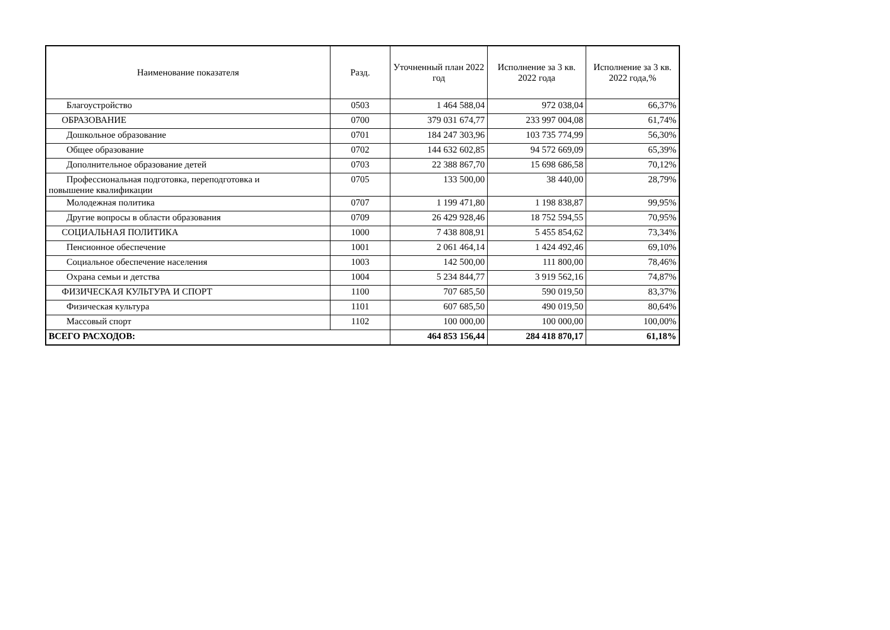| Наименование показателя | Разд. | Уточненный план 2022 год | Исполнение за 3 кв. 2022 года | Исполнение за 3 кв. 2022 года,% |
| --- | --- | --- | --- | --- |
| Благоустройство | 0503 | 1 464 588,04 | 972 038,04 | 66,37% |
| ОБРАЗОВАНИЕ | 0700 | 379 031 674,77 | 233 997 004,08 | 61,74% |
| Дошкольное образование | 0701 | 184 247 303,96 | 103 735 774,99 | 56,30% |
| Общее образование | 0702 | 144 632 602,85 | 94 572 669,09 | 65,39% |
| Дополнительное образование детей | 0703 | 22 388 867,70 | 15 698 686,58 | 70,12% |
| Профессиональная подготовка, переподготовка и повышение квалификации | 0705 | 133 500,00 | 38 440,00 | 28,79% |
| Молодежная политика | 0707 | 1 199 471,80 | 1 198 838,87 | 99,95% |
| Другие вопросы в области образования | 0709 | 26 429 928,46 | 18 752 594,55 | 70,95% |
| СОЦИАЛЬНАЯ ПОЛИТИКА | 1000 | 7 438 808,91 | 5 455 854,62 | 73,34% |
| Пенсионное обеспечение | 1001 | 2 061 464,14 | 1 424 492,46 | 69,10% |
| Социальное обеспечение населения | 1003 | 142 500,00 | 111 800,00 | 78,46% |
| Охрана семьи и детства | 1004 | 5 234 844,77 | 3 919 562,16 | 74,87% |
| ФИЗИЧЕСКАЯ КУЛЬТУРА И СПОРТ | 1100 | 707 685,50 | 590 019,50 | 83,37% |
| Физическая культура | 1101 | 607 685,50 | 490 019,50 | 80,64% |
| Массовый спорт | 1102 | 100 000,00 | 100 000,00 | 100,00% |
| ВСЕГО РАСХОДОВ: | | 464 853 156,44 | 284 418 870,17 | 61,18% |